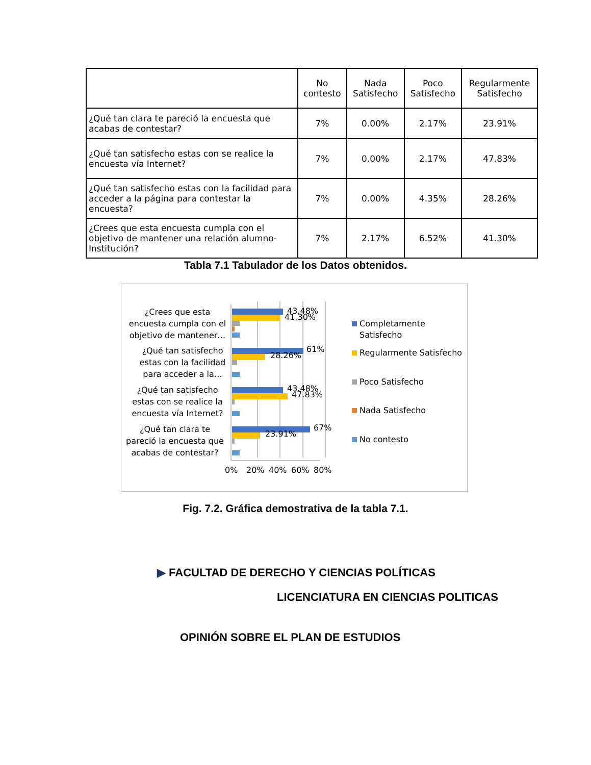| | No contesto | Nada Satisfecho | Poco Satisfecho | Regularmente Satisfecho |
| --- | --- | --- | --- | --- |
| ¿Qué tan clara te pareció la encuesta que acabas de contestar? | 7% | 0.00% | 2.17% | 23.91% |
| ¿Qué tan satisfecho estas con se realice la encuesta vía Internet? | 7% | 0.00% | 2.17% | 47.83% |
| ¿Qué tan satisfecho estas con la facilidad para acceder a la página para contestar la encuesta? | 7% | 0.00% | 4.35% | 28.26% |
| ¿Crees que esta encuesta cumpla con el objetivo de mantener una relación alumno-Institución? | 7% | 2.17% | 6.52% | 41.30% |
Tabla 7.1 Tabulador de los Datos obtenidos.
¿Crees que esta
encuesta cumpla con el
objetivo de mantener…
¿Qué tan satisfecho
estas con la facilidad
para acceder a la…
¿Qué tan satisfecho
estas con se realice la
encuesta vía Internet?
¿Qué tan clara te
pareció la encuesta que
acabas de contestar?
43.48%
41.30%
61%
28.26%
43.48%
47.83%
67%
23.91%
0%
20%
40%
60%
80%
Completamente
Satisfecho
Regularmente Satisfecho
Poco Satisfecho
Nada Satisfecho
No contesto
Fig. 7.2. Gráfica demostrativa de la tabla 7.1.
▶ FACULTAD DE DERECHO Y CIENCIAS POLÍTICAS
LICENCIATURA EN CIENCIAS POLITICAS
OPINIÓN SOBRE EL PLAN DE ESTUDIOS